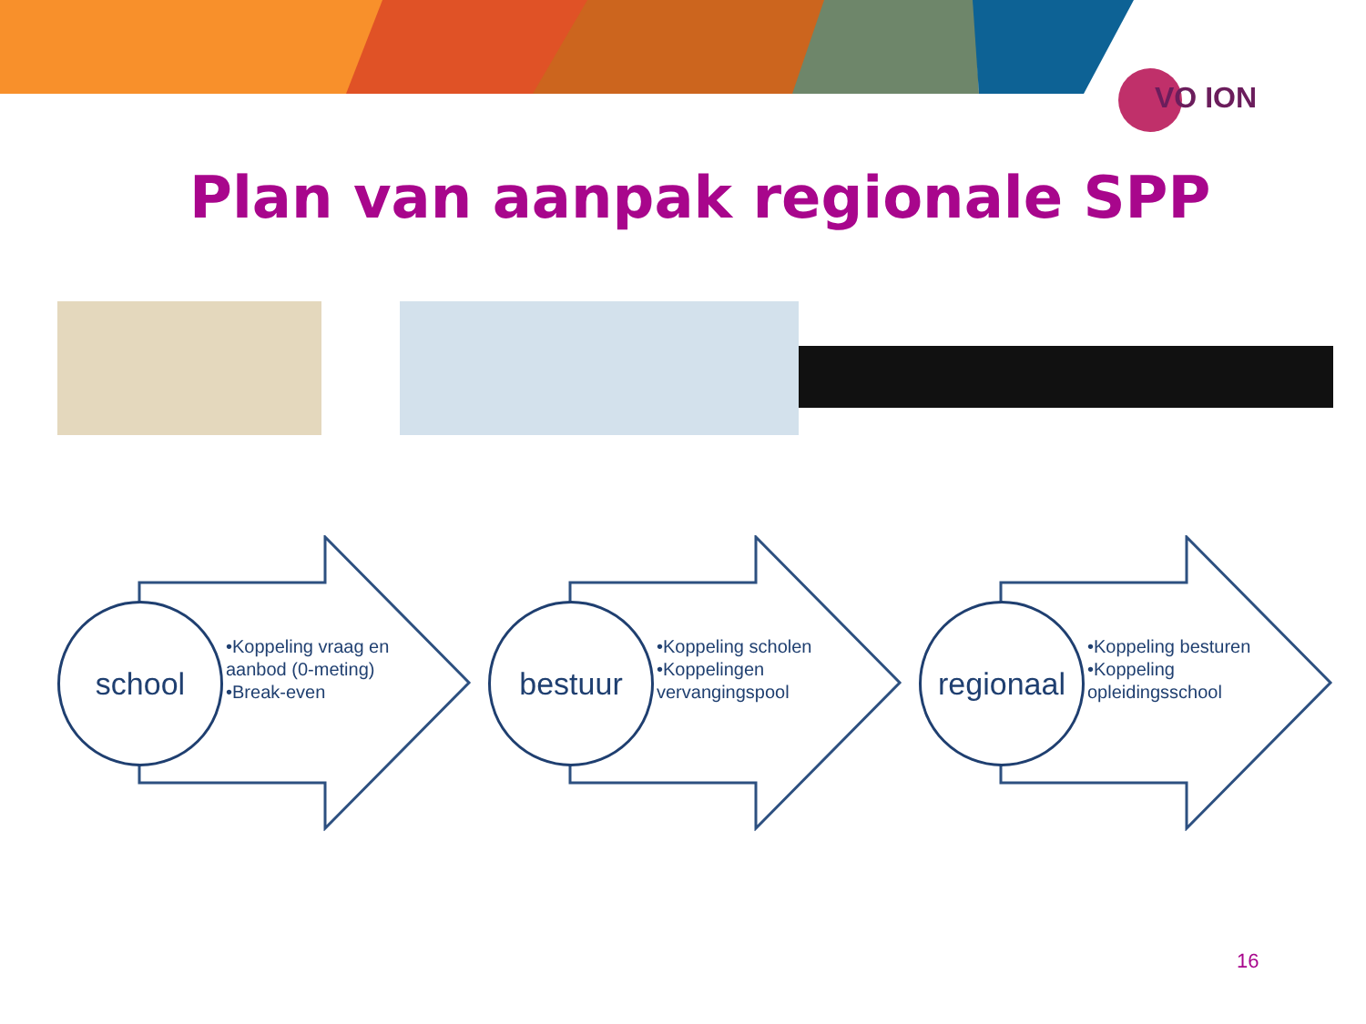VO ION
Plan van aanpak regionale SPP
school
•Koppeling vraag en aanbod (0-meting)
•Break-even
bestuur
•Koppeling scholen
•Koppelingen vervangingspool
regionaal
•Koppeling besturen
•Koppeling opleidingsschool
16